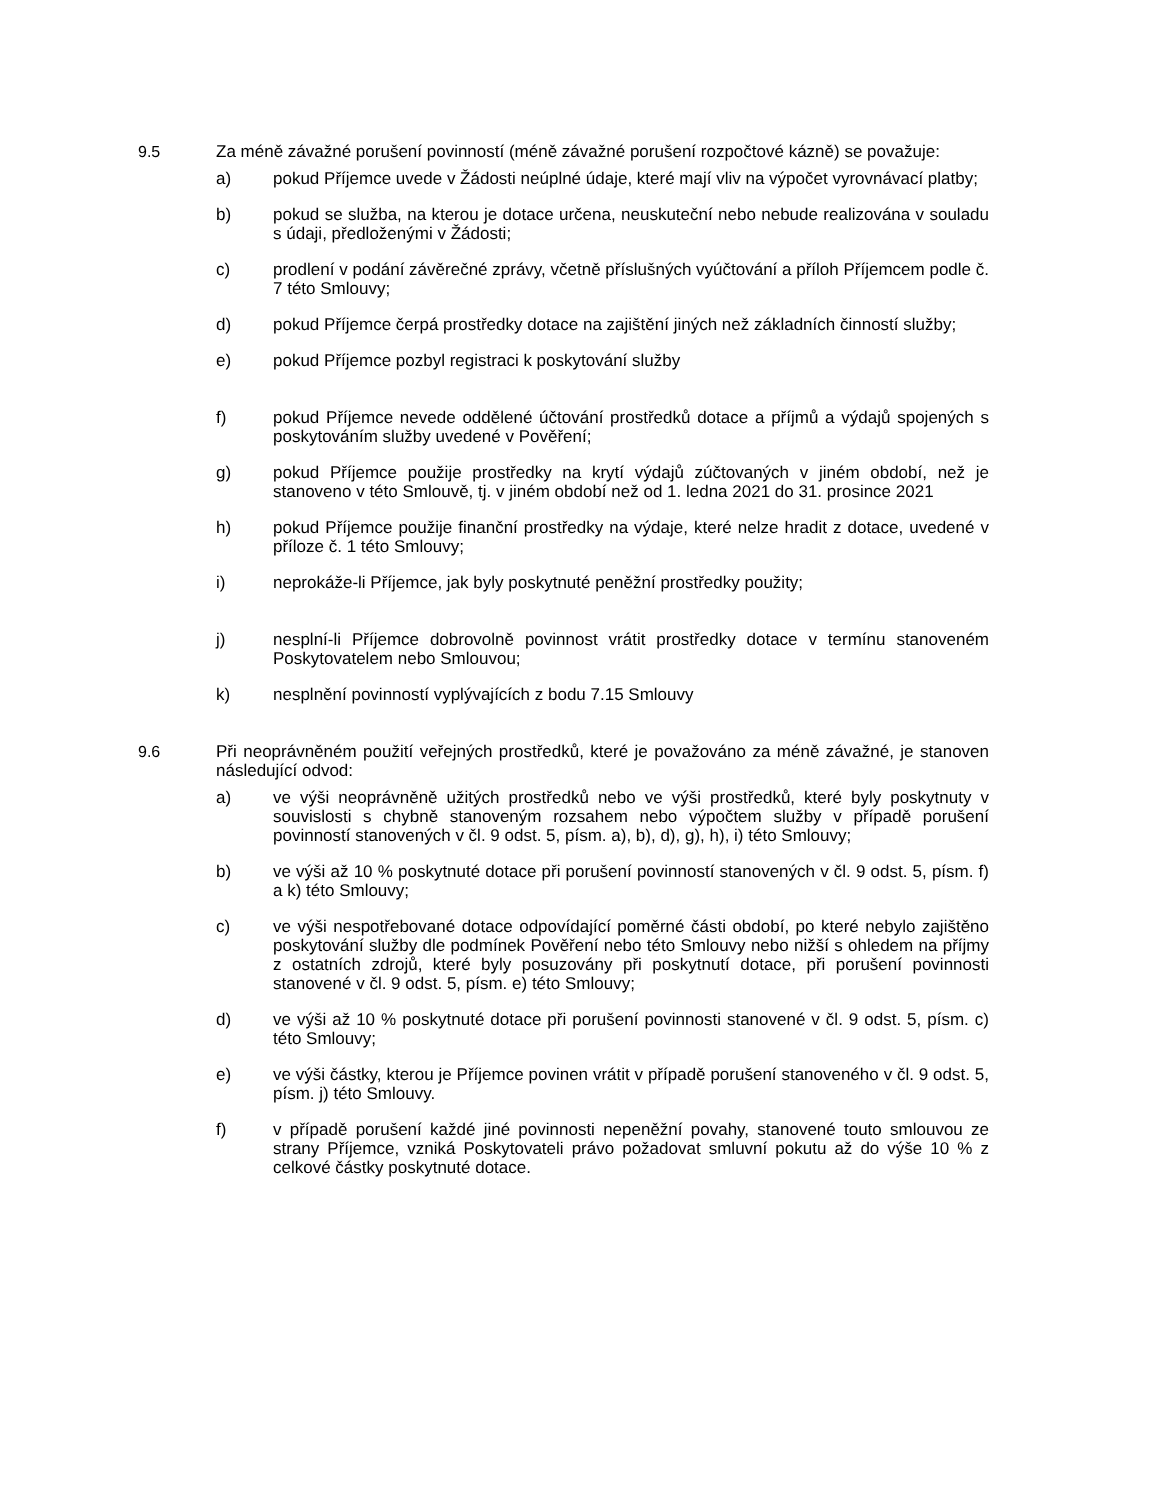9.5 Za méně závažné porušení povinností (méně závažné porušení rozpočtové kázně) se považuje:
a) pokud Příjemce uvede v Žádosti neúplné údaje, které mají vliv na výpočet vyrovnávací platby;
b) pokud se služba, na kterou je dotace určena, neuskuteční nebo nebude realizována v souladu s údaji, předloženými v Žádosti;
c) prodlení v podání závěrečné zprávy, včetně příslušných vyúčtování a příloh Příjemcem podle č. 7 této Smlouvy;
d) pokud Příjemce čerpá prostředky dotace na zajištění jiných než základních činností služby;
e) pokud Příjemce pozbyl registraci k poskytování služby
f) pokud Příjemce nevede oddělené účtování prostředků dotace a příjmů a výdajů spojených s poskytováním služby uvedené v Pověření;
g) pokud Příjemce použije prostředky na krytí výdajů zúčtovaných v jiném období, než je stanoveno v této Smlouvě, tj. v jiném období než od 1. ledna 2021 do 31. prosince 2021
h) pokud Příjemce použije finanční prostředky na výdaje, které nelze hradit z dotace, uvedené v příloze č. 1 této Smlouvy;
i) neprokáže-li Příjemce, jak byly poskytnuté peněžní prostředky použity;
j) nesplní-li Příjemce dobrovolně povinnost vrátit prostředky dotace v termínu stanoveném Poskytovatelem nebo Smlouvou;
k) nesplnění povinností vyplývajících z bodu 7.15 Smlouvy
9.6 Při neoprávněném použití veřejných prostředků, které je považováno za méně závažné, je stanoven následující odvod:
a) ve výši neoprávněně užitých prostředků nebo ve výši prostředků, které byly poskytnuty v souvislosti s chybně stanoveným rozsahem nebo výpočtem služby v případě porušení povinností stanovených v čl. 9 odst. 5, písm. a), b), d), g), h), i) této Smlouvy;
b) ve výši až 10 % poskytnuté dotace při porušení povinností stanovených v čl. 9 odst. 5, písm. f) a k) této Smlouvy;
c) ve výši nespotřebované dotace odpovídající poměrné části období, po které nebylo zajištěno poskytování služby dle podmínek Pověření nebo této Smlouvy nebo nižší s ohledem na příjmy z ostatních zdrojů, které byly posuzovány při poskytnutí dotace, při porušení povinnosti stanovené v čl. 9 odst. 5, písm. e) této Smlouvy;
d) ve výši až 10 % poskytnuté dotace při porušení povinnosti stanovené v čl. 9 odst. 5, písm. c) této Smlouvy;
e) ve výši částky, kterou je Příjemce povinen vrátit v případě porušení stanoveného v čl. 9 odst. 5, písm. j) této Smlouvy.
f) v případě porušení každé jiné povinnosti nepeněžní povahy, stanovené touto smlouvou ze strany Příjemce, vzniká Poskytovateli právo požadovat smluvní pokutu až do výše 10 % z celkové částky poskytnuté dotace.